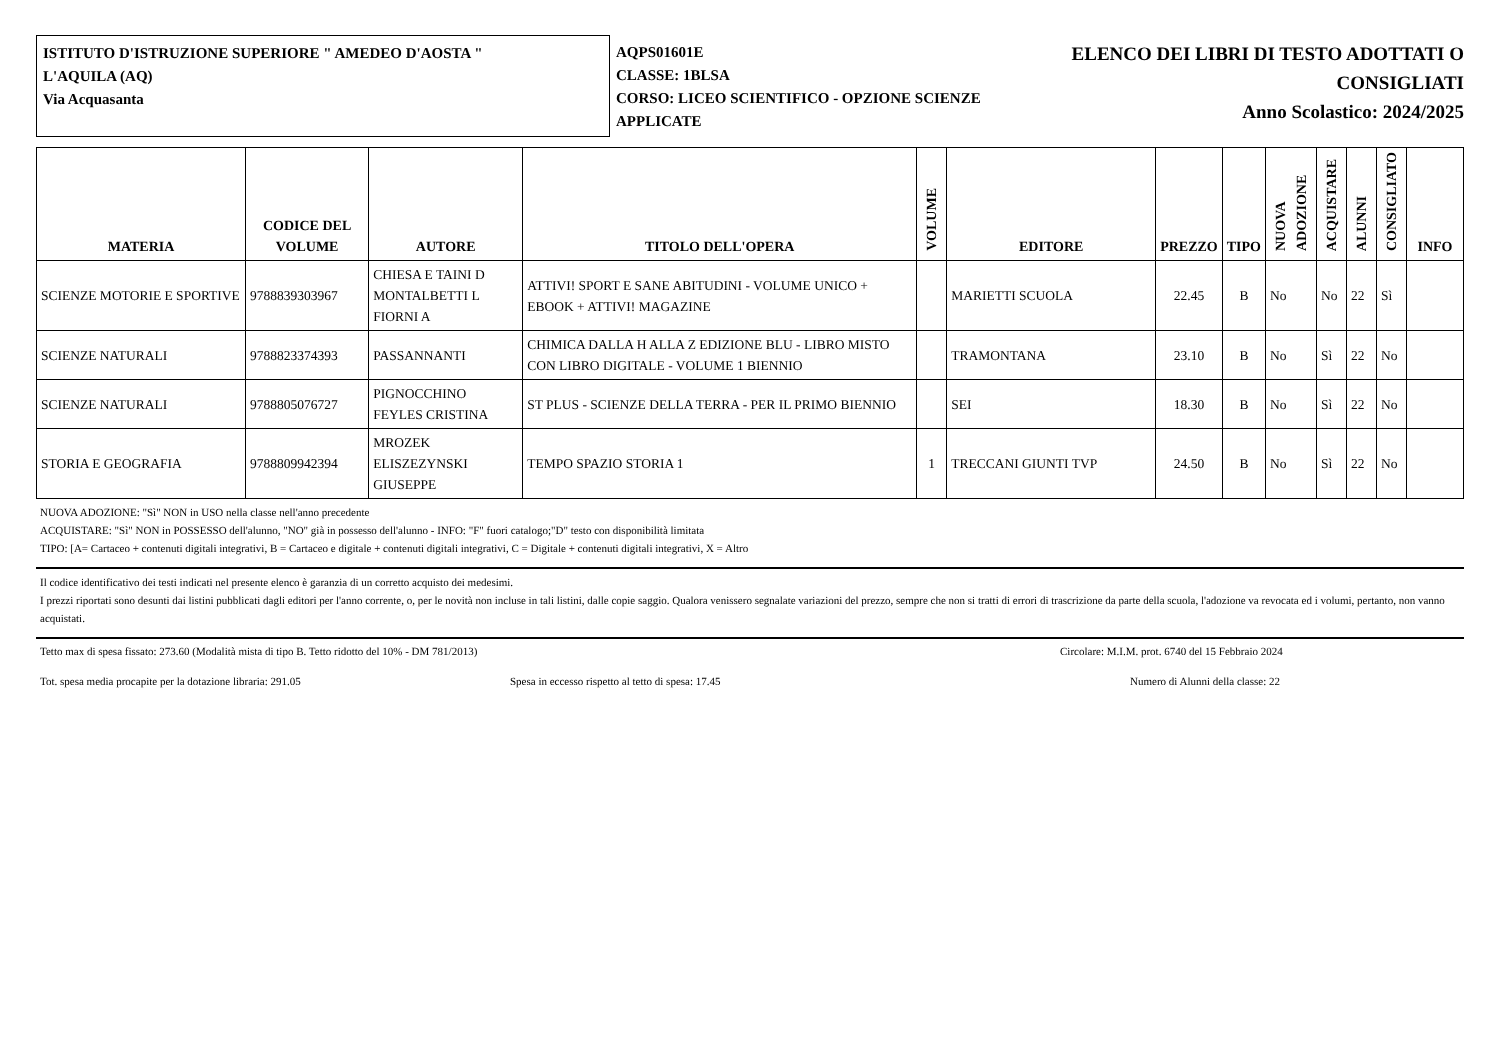ISTITUTO D'ISTRUZIONE SUPERIORE " AMEDEO D'AOSTA "
L'AQUILA (AQ)
Via Acquasanta
AQPS01601E
CLASSE: 1BLSA
CORSO: LICEO SCIENTIFICO - OPZIONE SCIENZE APPLICATE
ELENCO DEI LIBRI DI TESTO ADOTTATI O
CONSIGLIATI
Anno Scolastico: 2024/2025
| MATERIA | CODICE DEL VOLUME | AUTORE | TITOLO DELL'OPERA | VOLUME | EDITORE | PREZZO | TIPO | NUOVA ADOZIONE | ACQUISTARE | ALUNNI | CONSIGLIATO | INFO |
| --- | --- | --- | --- | --- | --- | --- | --- | --- | --- | --- | --- | --- |
| SCIENZE MOTORIE E SPORTIVE | 9788839303967 | CHIESA E TAINI D MONTALBETTI L FIORNI A | ATTIVI! SPORT E SANE ABITUDINI - VOLUME UNICO + EBOOK + ATTIVI! MAGAZINE | | MARIETTI SCUOLA | 22.45 | B | No | No | 22 | Sì | |
| SCIENZE NATURALI | 9788823374393 | PASSANNANTI | CHIMICA DALLA H ALLA Z EDIZIONE BLU - LIBRO MISTO CON LIBRO DIGITALE - VOLUME 1 BIENNIO | | TRAMONTANA | 23.10 | B | No | Sì | 22 | No | |
| SCIENZE NATURALI | 9788805076727 | PIGNOCCHINO FEYLES CRISTINA | ST PLUS - SCIENZE DELLA TERRA - PER IL PRIMO BIENNIO | | SEI | 18.30 | B | No | Sì | 22 | No | |
| STORIA E GEOGRAFIA | 9788809942394 | MROZEK ELISZEZYNSKI GIUSEPPE | TEMPO SPAZIO STORIA 1 | 1 | TRECCANI GIUNTI TVP | 24.50 | B | No | Sì | 22 | No | |
NUOVA ADOZIONE: "Sì" NON in USO nella classe nell'anno precedente
ACQUISTARE: "Sì" NON in POSSESSO dell'alunno, "NO" già in possesso dell'alunno - INFO: "F" fuori catalogo;"D" testo con disponibilità limitata
TIPO: [A= Cartaceo + contenuti digitali integrativi, B = Cartaceo e digitale + contenuti digitali integrativi, C = Digitale + contenuti digitali integrativi, X = Altro
Il codice identificativo dei testi indicati nel presente elenco è garanzia di un corretto acquisto dei medesimi.
I prezzi riportati sono desunti dai listini pubblicati dagli editori per l'anno corrente, o, per le novità non incluse in tali listini, dalle copie saggio. Qualora venissero segnalate variazioni del prezzo, sempre che non si tratti di errori di trascrizione da parte della scuola, l'adozione va revocata ed i volumi, pertanto, non vanno acquistati.
Tetto max di spesa fissato: 273.60 (Modalità mista di tipo B. Tetto ridotto del 10% - DM 781/2013) Circolare: M.I.M. prot. 6740 del 15 Febbraio 2024
Tot. spesa media procapite per la dotazione libraria: 291.05 Spesa in eccesso rispetto al tetto di spesa: 17.45 Numero di Alunni della classe: 22